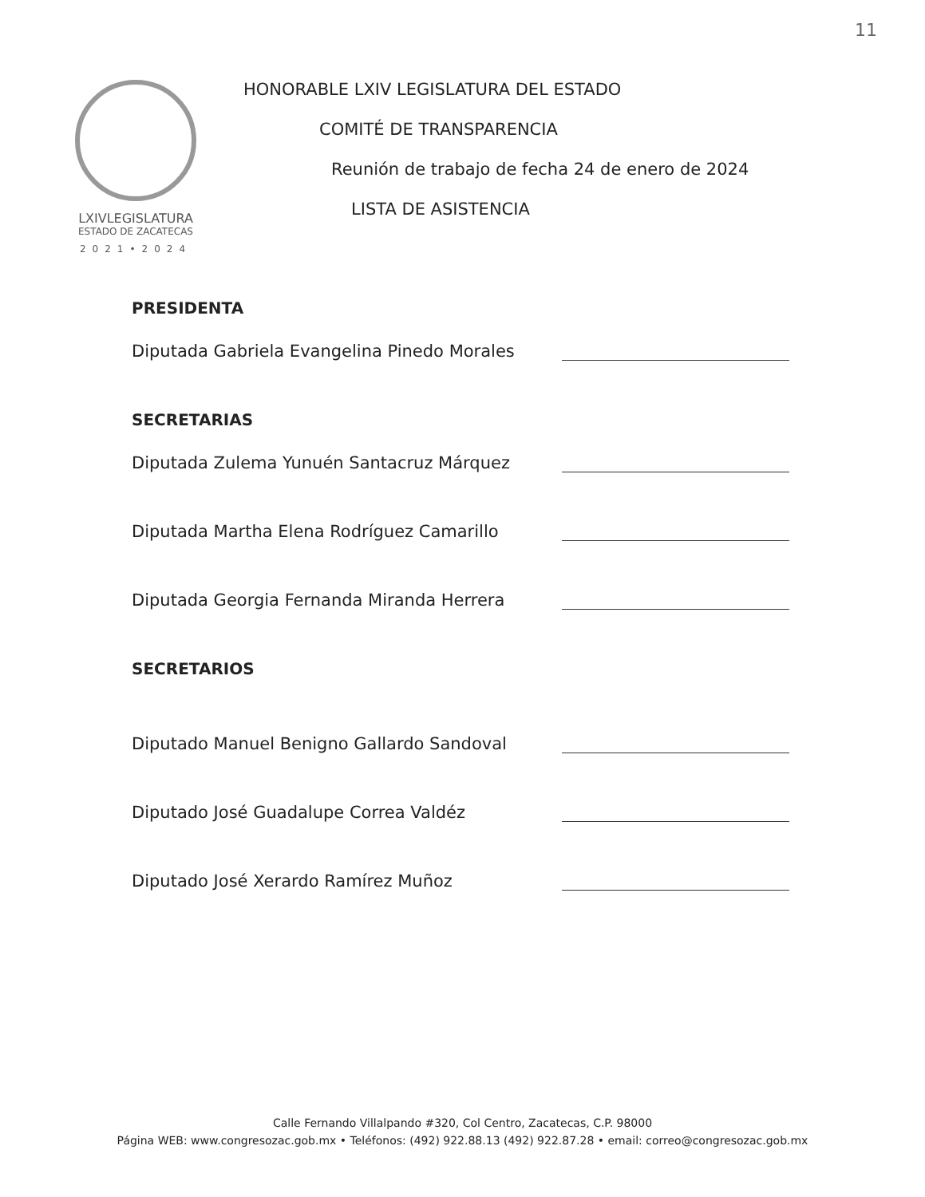11
LXIVLEGISLATURA
ESTADO DE ZACATECAS
2021•2024
HONORABLE LXIV LEGISLATURA DEL ESTADO
COMITÉ DE TRANSPARENCIA
Reunión de trabajo de fecha 24 de enero de 2024
LISTA DE ASISTENCIA
PRESIDENTA
Diputada Gabriela Evangelina Pinedo Morales
SECRETARIAS
Diputada Zulema Yunuén Santacruz Márquez
Diputada Martha Elena Rodríguez Camarillo
Diputada Georgia Fernanda Miranda Herrera
SECRETARIOS
Diputado Manuel Benigno Gallardo Sandoval
Diputado José Guadalupe Correa Valdéz
Diputado José Xerardo Ramírez Muñoz
Calle Fernando Villalpando #320, Col Centro, Zacatecas, C.P. 98000
Página WEB: www.congresozac.gob.mx • Teléfonos: (492) 922.88.13 (492) 922.87.28 • email: correo@congresozac.gob.mx